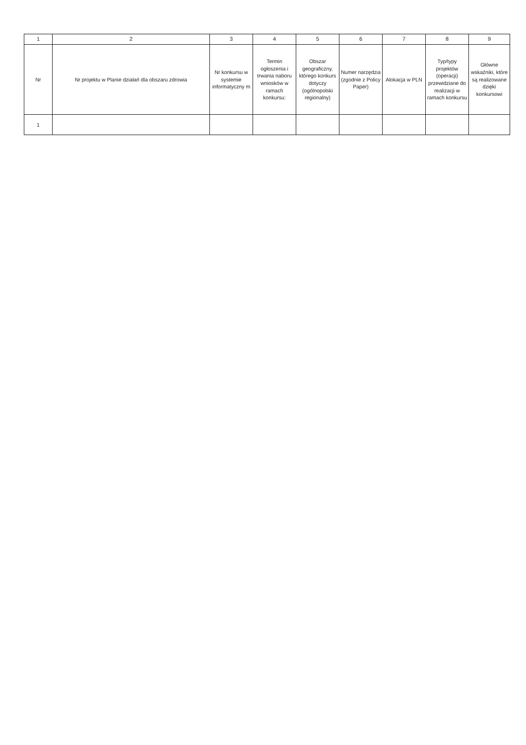| 1 | 2 | 3 | 4 | 5 | 6 | 7 | 8 | 9 |
| --- | --- | --- | --- | --- | --- | --- | --- | --- |
| Nr | Nr projektu w Planie działań dla obszaru zdrowia | Nr konkursu w systemie informatyczny m | Termin ogłoszenia i trwania naboru wniosków w ramach konkursu: | Obszar geograficzny, którego konkurs dotyczy (ogólnopolski regionalny) | Numer narzędzia (zgodnie z Policy Paper) | Alokacja w PLN | Typ/typy projektów (operacji) przewidziane do realizacji w ramach konkursu | Główne wskaźniki, które są realizowane dzięki konkursowi |
| 1 | | | | | | | | |